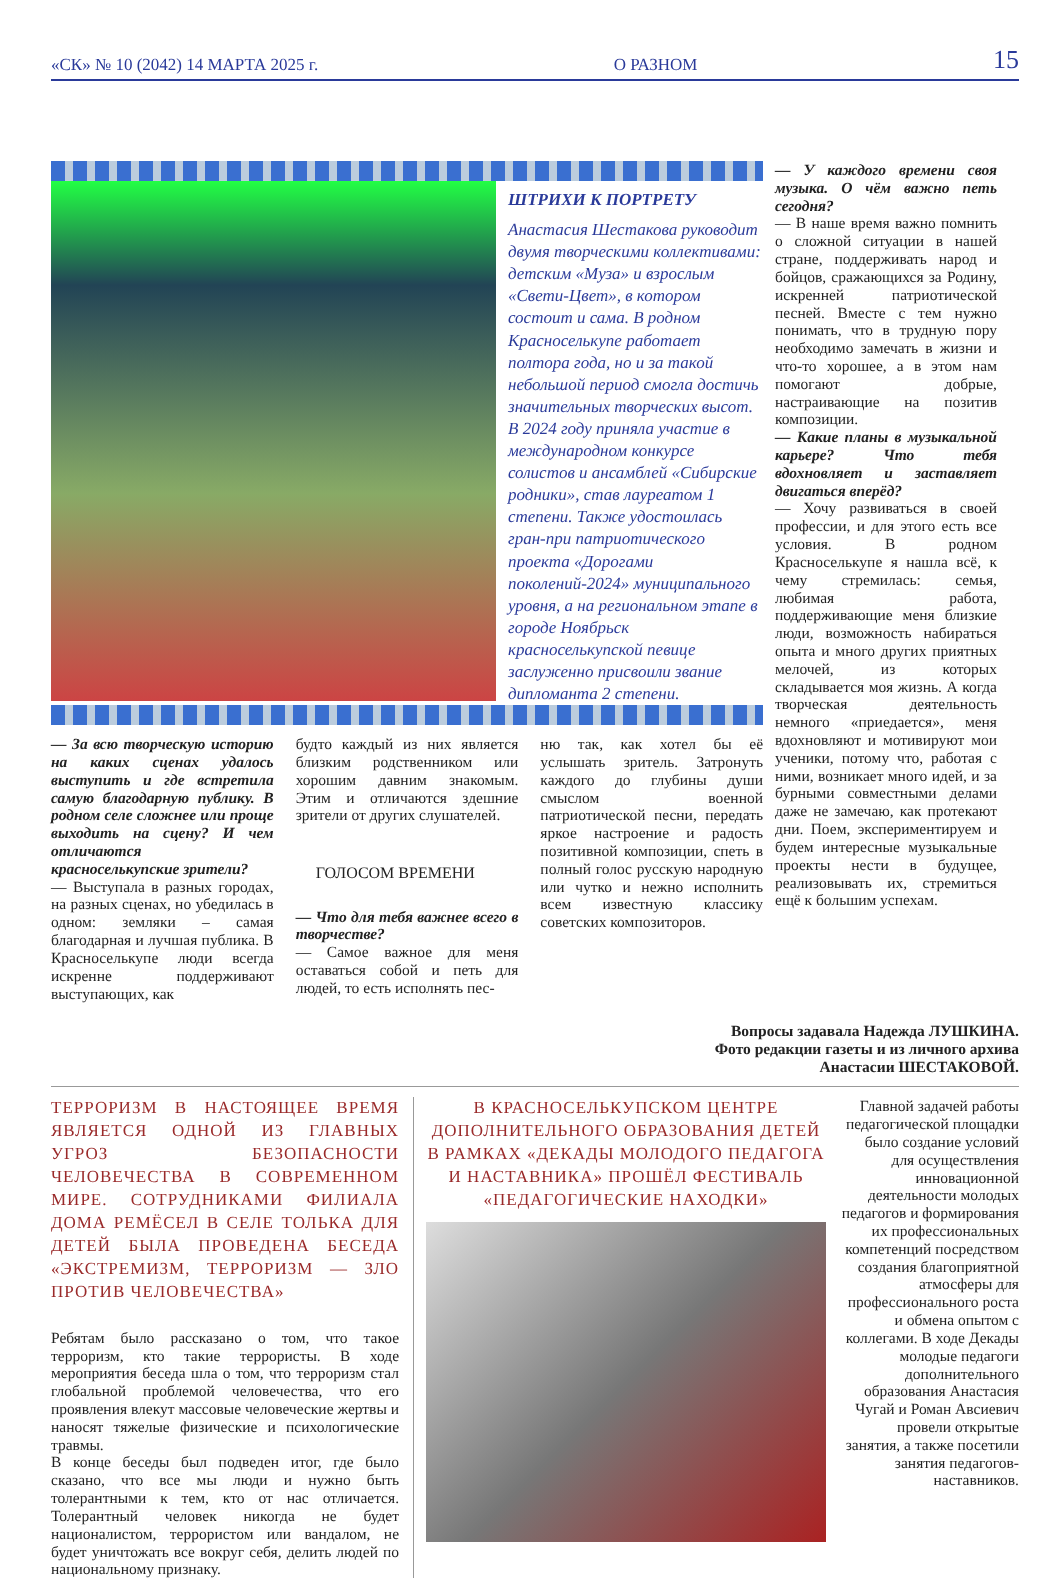«СК» № 10 (2042) 14 МАРТА 2025 г. О РАЗНОМ 15
ШТРИХИ К ПОРТРЕТУ
Анастасия Шестакова руководит двумя творческими коллективами: детским «Муза» и взрослым «Свети-Цвет», в котором состоит и сама. В родном Красноселькупе работает полтора года, но и за такой небольшой период смогла достичь значительных творческих высот. В 2024 году приняла участие в международном конкурсе солистов и ансамблей «Сибирские родники», став лауреатом 1 степени. Также удостоилась гран-при патриотического проекта «Дорогами поколений-2024» муниципального уровня, а на региональном этапе в городе Ноябрьск красноселькупской певице заслуженно присвоили звание дипломанта 2 степени.
— За всю творческую историю на каких сценах удалось выступить и где встретила самую благодарную публику. В родном селе сложнее или проще выходить на сцену? И чем отличаются красноселькупские зрители?
— Выступала в разных городах, на разных сценах, но убедилась в одном: земляки – самая благодарная и лучшая публика. В Красноселькупе люди всегда искренне поддерживают выступающих, как
будто каждый из них является близким родственником или хорошим давним знакомым. Этим и отличаются здешние зрители от других слушателей.
ГОЛОСОМ ВРЕМЕНИ
— Что для тебя важнее всего в творчестве?
— Самое важное для меня оставаться собой и петь для людей, то есть исполнять пес-
ню так, как хотел бы её услышать зритель. Затронуть каждого до глубины души смыслом военной патриотической песни, передать яркое настроение и радость позитивной композиции, спеть в полный голос русскую народную или чутко и нежно исполнить всем известную классику советских композиторов.
— У каждого времени своя музыка. О чём важно петь сегодня?
— В наше время важно помнить о сложной ситуации в нашей стране, поддерживать народ и бойцов, сражающихся за Родину, искренней патриотической песней. Вместе с тем нужно понимать, что в трудную пору необходимо замечать в жизни и что-то хорошее, а в этом нам помогают добрые, настраивающие на позитив композиции.
— Какие планы в музыкальной карьере? Что тебя вдохновляет и заставляет двигаться вперёд?
— Хочу развиваться в своей профессии, и для этого есть все условия. В родном Красноселькупе я нашла всё, к чему стремилась: семья, любимая работа, поддерживающие меня близкие люди, возможность набираться опыта и много других приятных мелочей, из которых складывается моя жизнь. А когда творческая деятельность немного «приедается», меня вдохновляют и мотивируют мои ученики, потому что, работая с ними, возникает много идей, и за бурными совместными делами даже не замечаю, как протекают дни. Поем, экспериментируем и будем интересные музыкальные проекты нести в будущее, реализовывать их, стремиться ещё к большим успехам.
Вопросы задавала Надежда ЛУШКИНА.
Фото редакции газеты и из личного архива
Анастасии ШЕСТАКОВОЙ.
ТЕРРОРИЗМ В НАСТОЯЩЕЕ ВРЕМЯ ЯВЛЯЕТСЯ ОДНОЙ ИЗ ГЛАВНЫХ УГРОЗ БЕЗОПАСНОСТИ ЧЕЛОВЕЧЕСТВА В СОВРЕМЕННОМ МИРЕ. СОТРУДНИКАМИ ФИЛИАЛА ДОМА РЕМЁСЕЛ В СЕЛЕ ТОЛЬКА ДЛЯ ДЕТЕЙ БЫЛА ПРОВЕДЕНА БЕСЕДА «ЭКСТРЕМИЗМ, ТЕРРОРИЗМ — ЗЛО ПРОТИВ ЧЕЛОВЕЧЕСТВА»
Ребятам было рассказано о том, что такое терроризм, кто такие террористы. В ходе мероприятия беседа шла о том, что терроризм стал глобальной проблемой человечества, что его проявления влекут массовые человеческие жертвы и наносят тяжелые физические и психологические травмы.
В конце беседы был подведен итог, где было сказано, что все мы люди и нужно быть толерантными к тем, кто от нас отличается. Толерантный человек никогда не будет националистом, террористом или вандалом, не будет уничтожать все вокруг себя, делить людей по национальному признаку.
В КРАСНОСЕЛЬКУПСКОМ ЦЕНТРЕ ДОПОЛНИТЕЛЬНОГО ОБРАЗОВАНИЯ ДЕТЕЙ В РАМКАХ «ДЕКАДЫ МОЛОДОГО ПЕДАГОГА И НАСТАВНИКА» ПРОШЁЛ ФЕСТИВАЛЬ «ПЕДАГОГИЧЕСКИЕ НАХОДКИ»
Главной задачей работы педагогической площадки было создание условий для осуществления инновационной деятельности молодых педагогов и формирования их профессиональных компетенций посредством создания благоприятной атмосферы для профессионального роста и обмена опытом с коллегами. В ходе Декады молодые педагоги дополнительного образования Анастасия Чугай и Роман Авсиевич провели открытые занятия, а также посетили занятия педагогов-наставников.